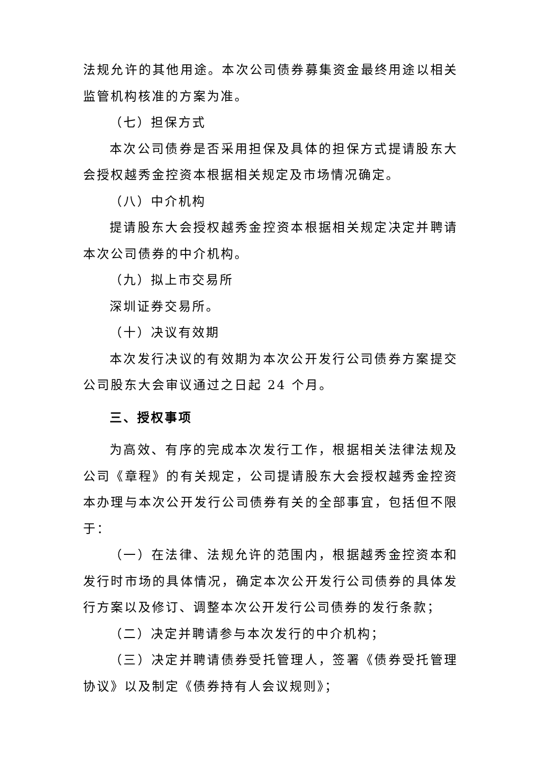法规允许的其他用途。本次公司债券募集资金最终用途以相关监管机构核准的方案为准。
（七）担保方式
本次公司债券是否采用担保及具体的担保方式提请股东大会授权越秀金控资本根据相关规定及市场情况确定。
（八）中介机构
提请股东大会授权越秀金控资本根据相关规定决定并聘请本次公司债券的中介机构。
（九）拟上市交易所
深圳证券交易所。
（十）决议有效期
本次发行决议的有效期为本次公开发行公司债券方案提交公司股东大会审议通过之日起 24 个月。
三、授权事项
为高效、有序的完成本次发行工作，根据相关法律法规及公司《章程》的有关规定，公司提请股东大会授权越秀金控资本办理与本次公开发行公司债券有关的全部事宜，包括但不限于：
（一）在法律、法规允许的范围内，根据越秀金控资本和发行时市场的具体情况，确定本次公开发行公司债券的具体发行方案以及修订、调整本次公开发行公司债券的发行条款；
（二）决定并聘请参与本次发行的中介机构；
（三）决定并聘请债券受托管理人，签署《债券受托管理协议》以及制定《债券持有人会议规则》；